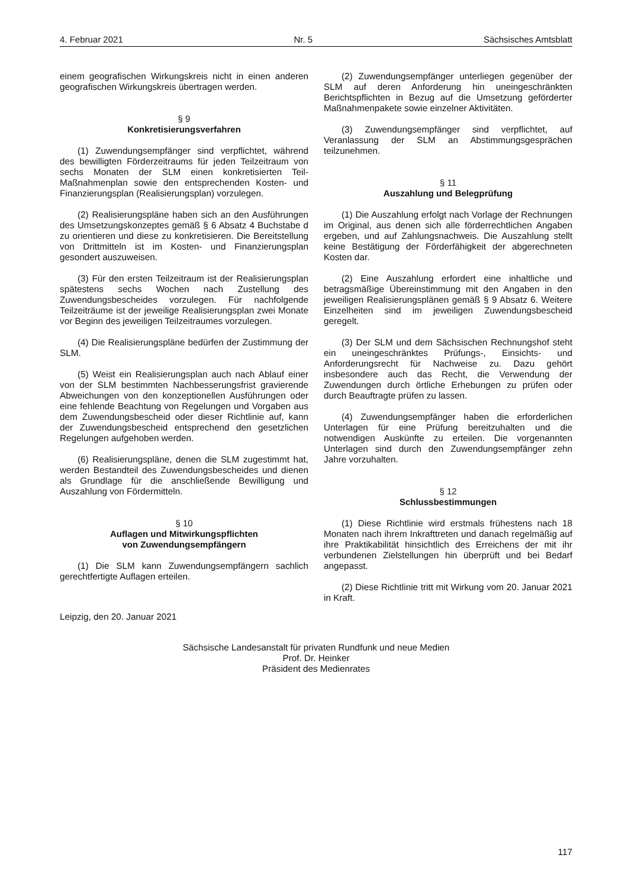4. Februar 2021 Nr. 5 Sächsisches Amtsblatt
einem geografischen Wirkungskreis nicht in einen anderen geografischen Wirkungskreis übertragen werden.
§ 9
Konkretisierungsverfahren
(1) Zuwendungsempfänger sind verpflichtet, während des bewilligten Förderzeitraums für jeden Teilzeitraum von sechs Monaten der SLM einen konkretisierten Teil-Maßnahmenplan sowie den entsprechenden Kosten- und Finanzierungsplan (Realisierungsplan) vorzulegen.
(2) Realisierungspläne haben sich an den Ausführungen des Umsetzungskonzeptes gemäß § 6 Absatz 4 Buchstabe d zu orientieren und diese zu konkretisieren. Die Bereitstellung von Drittmitteln ist im Kosten- und Finanzierungsplan gesondert auszuweisen.
(3) Für den ersten Teilzeitraum ist der Realisierungsplan spätestens sechs Wochen nach Zustellung des Zuwendungsbescheides vorzulegen. Für nachfolgende Teilzeiträume ist der jeweilige Realisierungsplan zwei Monate vor Beginn des jeweiligen Teilzeitraumes vorzulegen.
(4) Die Realisierungspläne bedürfen der Zustimmung der SLM.
(5) Weist ein Realisierungsplan auch nach Ablauf einer von der SLM bestimmten Nachbesserungsfrist gravierende Abweichungen von den konzeptionellen Ausführungen oder eine fehlende Beachtung von Regelungen und Vorgaben aus dem Zuwendungsbescheid oder dieser Richtlinie auf, kann der Zuwendungsbescheid entsprechend den gesetzlichen Regelungen aufgehoben werden.
(6) Realisierungspläne, denen die SLM zugestimmt hat, werden Bestandteil des Zuwendungsbescheides und dienen als Grundlage für die anschließende Bewilligung und Auszahlung von Fördermitteln.
§ 10
Auflagen und Mitwirkungspflichten
von Zuwendungsempfängern
(1) Die SLM kann Zuwendungsempfängern sachlich gerechtfertigte Auflagen erteilen.
(2) Zuwendungsempfänger unterliegen gegenüber der SLM auf deren Anforderung hin uneingeschränkten Berichtspflichten in Bezug auf die Umsetzung geförderter Maßnahmenpakete sowie einzelner Aktivitäten.
(3) Zuwendungsempfänger sind verpflichtet, auf Veranlassung der SLM an Abstimmungsgesprächen teilzunehmen.
§ 11
Auszahlung und Belegprüfung
(1) Die Auszahlung erfolgt nach Vorlage der Rechnungen im Original, aus denen sich alle förderrechtlichen Angaben ergeben, und auf Zahlungsnachweis. Die Auszahlung stellt keine Bestätigung der Förderfähigkeit der abgerechneten Kosten dar.
(2) Eine Auszahlung erfordert eine inhaltliche und betragsmäßige Übereinstimmung mit den Angaben in den jeweiligen Realisierungsplänen gemäß § 9 Absatz 6. Weitere Einzelheiten sind im jeweiligen Zuwendungsbescheid geregelt.
(3) Der SLM und dem Sächsischen Rechnungshof steht ein uneingeschränktes Prüfungs-, Einsichts- und Anforderungsrecht für Nachweise zu. Dazu gehört insbesondere auch das Recht, die Verwendung der Zuwendungen durch örtliche Erhebungen zu prüfen oder durch Beauftragte prüfen zu lassen.
(4) Zuwendungsempfänger haben die erforderlichen Unterlagen für eine Prüfung bereitzuhalten und die notwendigen Auskünfte zu erteilen. Die vorgenannten Unterlagen sind durch den Zuwendungsempfänger zehn Jahre vorzuhalten.
§ 12
Schlussbestimmungen
(1) Diese Richtlinie wird erstmals frühestens nach 18 Monaten nach ihrem Inkrafttreten und danach regelmäßig auf ihre Praktikabilität hinsichtlich des Erreichens der mit ihr verbundenen Zielstellungen hin überprüft und bei Bedarf angepasst.
(2) Diese Richtlinie tritt mit Wirkung vom 20. Januar 2021 in Kraft.
Leipzig, den 20. Januar 2021
Sächsische Landesanstalt für privaten Rundfunk und neue Medien
Prof. Dr. Heinker
Präsident des Medienrates
117